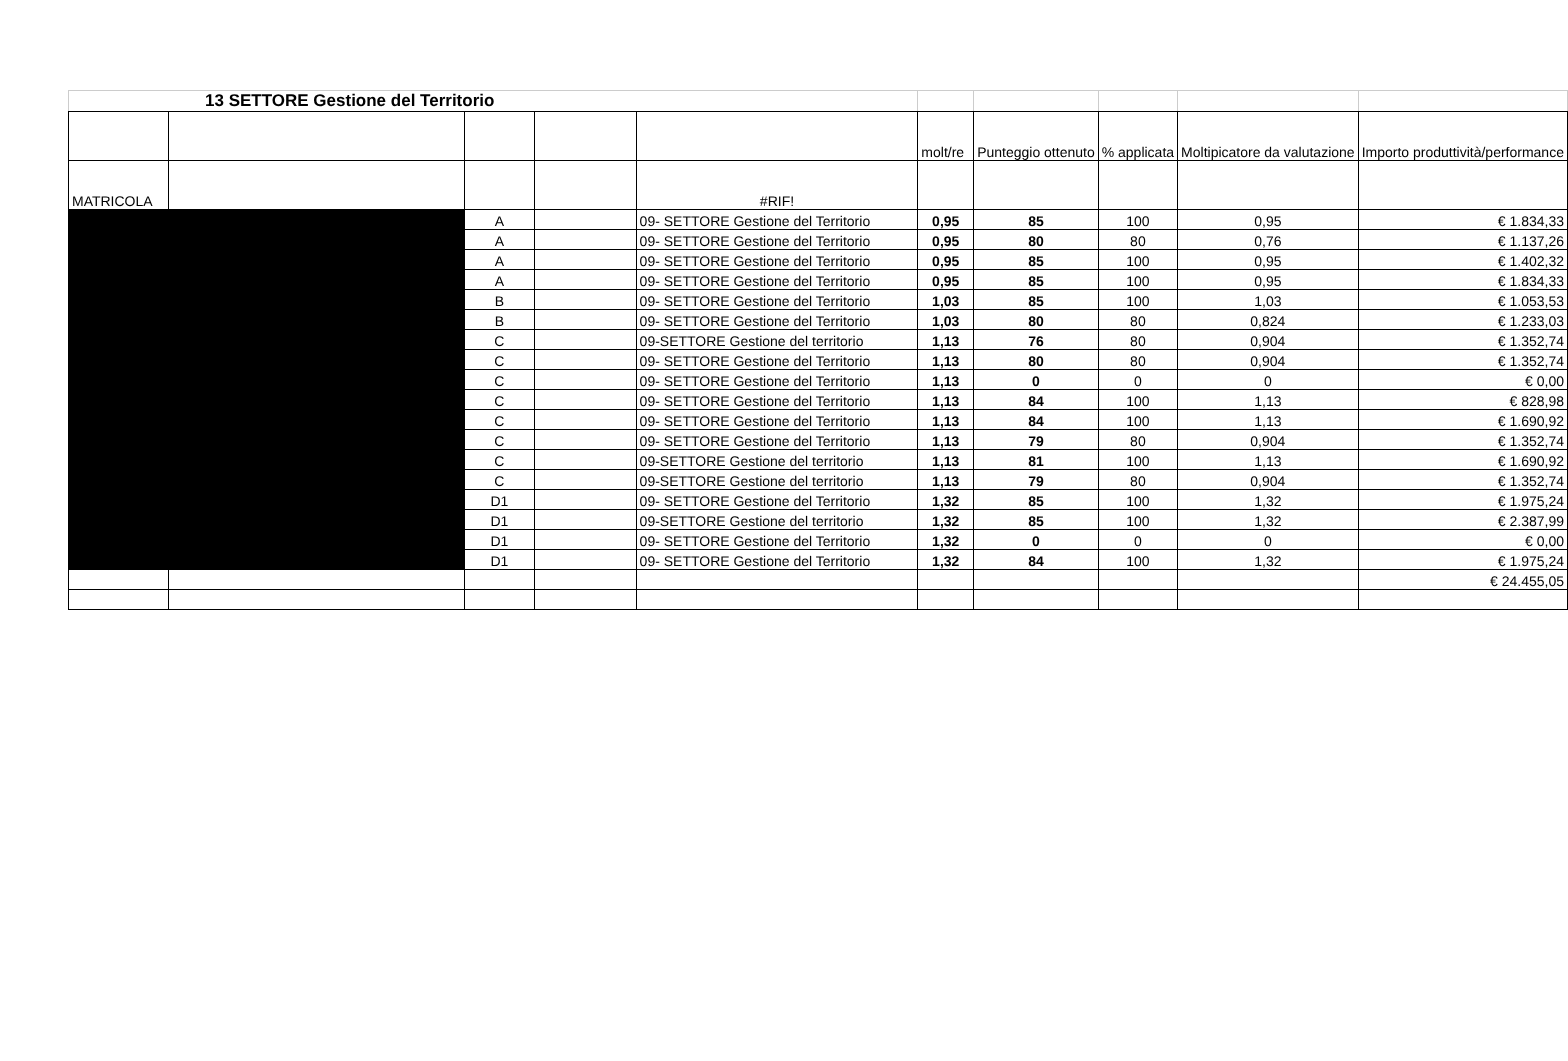| 13 SETTORE Gestione del Territorio | | | | | | | | | |
| | | | | | molt/re | Punteggio ottenuto | % applicata | Moltipicatore da valutazione | Importo produttività/performance |
| MATRICOLA | | | | #RIF! | | | | | |
| | | A | | 09- SETTORE Gestione del Territorio | 0,95 | 85 | 100 | 0,95 | € 1.834,33 |
| | | A | | 09- SETTORE Gestione del Territorio | 0,95 | 80 | 80 | 0,76 | € 1.137,26 |
| | | A | | 09- SETTORE Gestione del Territorio | 0,95 | 85 | 100 | 0,95 | € 1.402,32 |
| | | A | | 09- SETTORE Gestione del Territorio | 0,95 | 85 | 100 | 0,95 | € 1.834,33 |
| | | B | | 09- SETTORE Gestione del Territorio | 1,03 | 85 | 100 | 1,03 | € 1.053,53 |
| | | B | | 09- SETTORE Gestione del Territorio | 1,03 | 80 | 80 | 0,824 | € 1.233,03 |
| | | C | | 09-SETTORE Gestione del territorio | 1,13 | 76 | 80 | 0,904 | € 1.352,74 |
| | | C | | 09- SETTORE Gestione del Territorio | 1,13 | 80 | 80 | 0,904 | € 1.352,74 |
| | | C | | 09- SETTORE Gestione del Territorio | 1,13 | 0 | 0 | 0 | € 0,00 |
| | | C | | 09- SETTORE Gestione del Territorio | 1,13 | 84 | 100 | 1,13 | € 828,98 |
| | | C | | 09- SETTORE Gestione del Territorio | 1,13 | 84 | 100 | 1,13 | € 1.690,92 |
| | | C | | 09- SETTORE Gestione del Territorio | 1,13 | 79 | 80 | 0,904 | € 1.352,74 |
| | | C | | 09-SETTORE Gestione del territorio | 1,13 | 81 | 100 | 1,13 | € 1.690,92 |
| | | C | | 09-SETTORE Gestione del territorio | 1,13 | 79 | 80 | 0,904 | € 1.352,74 |
| | | D1 | | 09- SETTORE Gestione del Territorio | 1,32 | 85 | 100 | 1,32 | € 1.975,24 |
| | | D1 | | 09-SETTORE Gestione del territorio | 1,32 | 85 | 100 | 1,32 | € 2.387,99 |
| | | D1 | | 09- SETTORE Gestione del Territorio | 1,32 | 0 | 0 | 0 | € 0,00 |
| | | D1 | | 09- SETTORE Gestione del Territorio | 1,32 | 84 | 100 | 1,32 | € 1.975,24 |
| | | | | | | | | | € 24.455,05 |